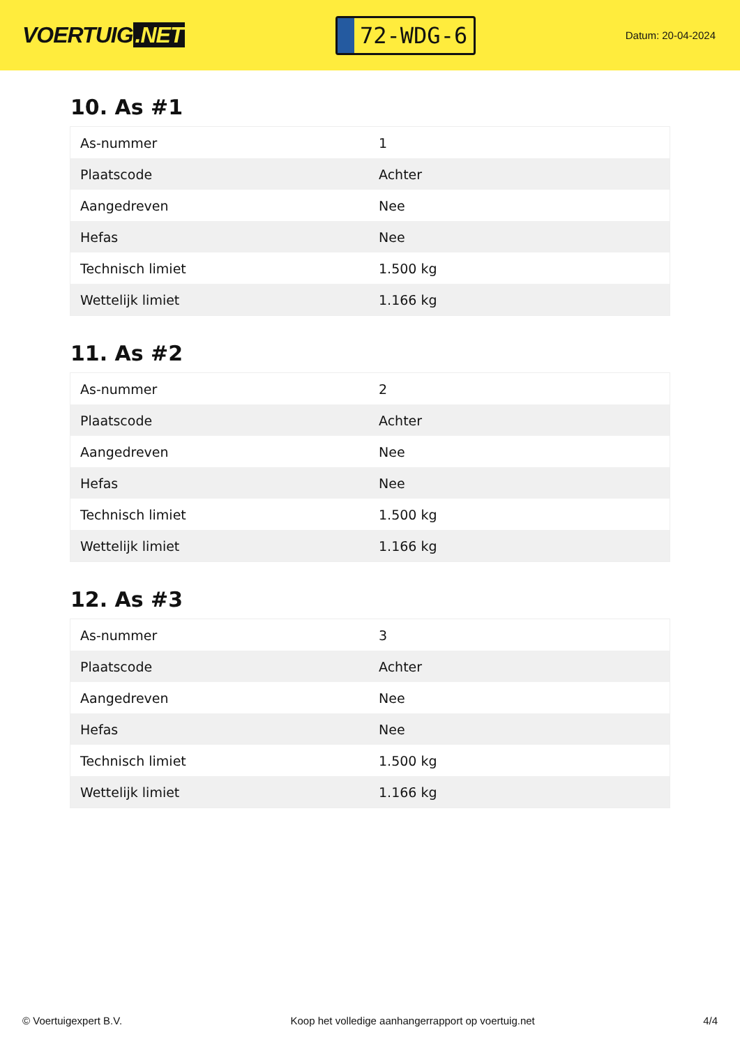VOERTUIG.NET
72-WDG-6
Datum: 20-04-2024
10. As #1
| As-nummer | 1 |
| Plaatscode | Achter |
| Aangedreven | Nee |
| Hefas | Nee |
| Technisch limiet | 1.500 kg |
| Wettelijk limiet | 1.166 kg |
11. As #2
| As-nummer | 2 |
| Plaatscode | Achter |
| Aangedreven | Nee |
| Hefas | Nee |
| Technisch limiet | 1.500 kg |
| Wettelijk limiet | 1.166 kg |
12. As #3
| As-nummer | 3 |
| Plaatscode | Achter |
| Aangedreven | Nee |
| Hefas | Nee |
| Technisch limiet | 1.500 kg |
| Wettelijk limiet | 1.166 kg |
© Voertuigexpert B.V. Koop het volledige aanhangerrapport op voertuig.net 4/4